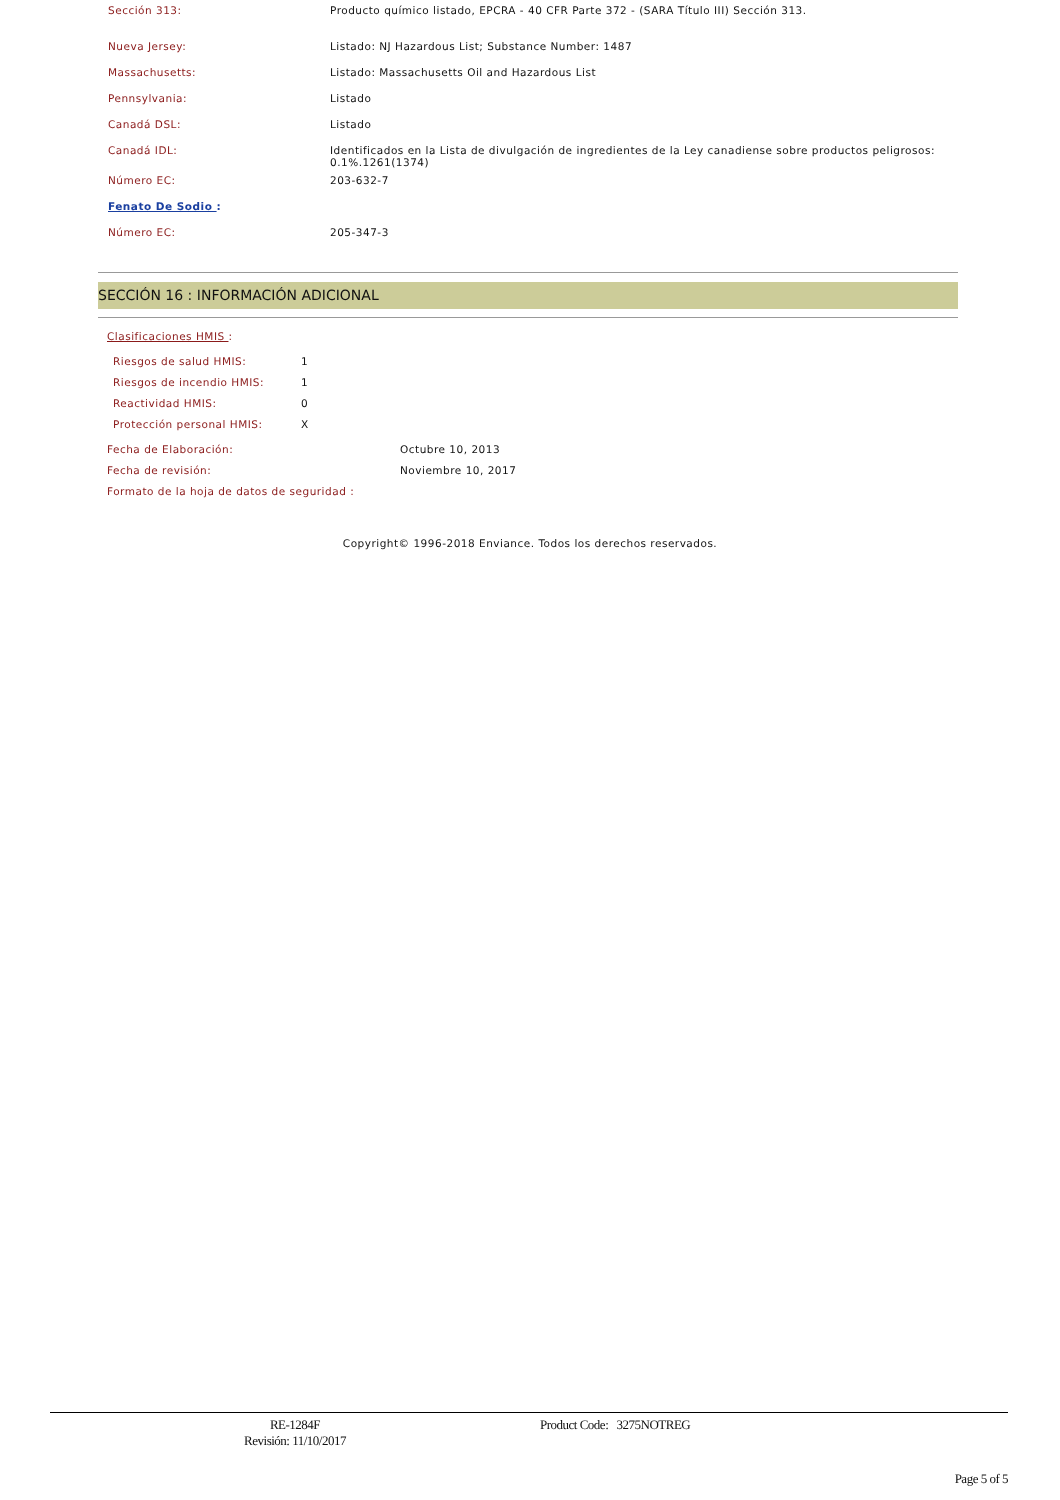| Sección 313: | Producto químico listado, EPCRA - 40 CFR Parte 372 - (SARA Título III) Sección 313. |
| Nueva Jersey: | Listado: NJ Hazardous List; Substance Number: 1487 |
| Massachusetts: | Listado: Massachusetts Oil and Hazardous List |
| Pennsylvania: | Listado |
| Canadá DSL: | Listado |
| Canadá IDL: | Identificados en la Lista de divulgación de ingredientes de la Ley canadiense sobre productos peligrosos: 0.1%.1261(1374) |
| Número EC: | 203-632-7 |
| Fenato De Sodio : | |
| Número EC: | 205-347-3 |
SECCIÓN 16 : INFORMACIÓN ADICIONAL
Clasificaciones HMIS :
| Riesgos de salud HMIS: | 1 |
| Riesgos de incendio HMIS: | 1 |
| Reactividad HMIS: | 0 |
| Protección personal HMIS: | X |
| Fecha de Elaboración: | Octubre 10, 2013 |
| Fecha de revisión: | Noviembre 10, 2017 |
| Formato de la hoja de datos de seguridad : | |
Copyright© 1996-2018 Enviance. Todos los derechos reservados.
RE-1284F
Revisión: 11/10/2017
Product Code: 3275NOTREG
Page 5 of 5